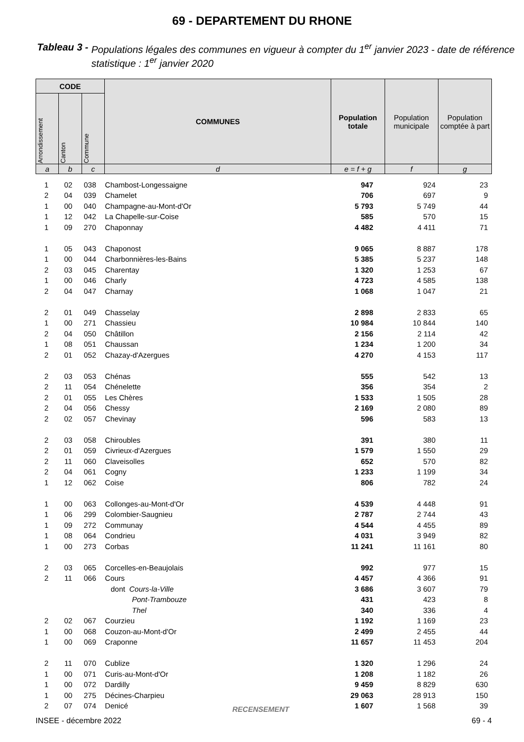69 - DEPARTEMENT DU RHONE
Tableau 3 - Populations légales des communes en vigueur à compter du 1<sup>er</sup> janvier 2023 - date de référence statistique : 1<sup>er</sup> janvier 2020
| CODE | | | COMMUNES | Population totale | Population municipale | Population comptée à part |
| --- | --- | --- | --- | --- | --- | --- |
| Arrondissement | Canton | Commune | | | | |
| a | b | c | d | e = f + g | f | g |
| 1 | 02 | 038 | Chambost-Longessaigne | 947 | 924 | 23 | |
| 2 | 04 | 039 | Chamelet | 706 | 697 | 9 | |
| 1 | 00 | 040 | Champagne-au-Mont-d'Or | 5 793 | 5 749 | 44 | |
| 1 | 12 | 042 | La Chapelle-sur-Coise | 585 | 570 | 15 | |
| 1 | 09 | 270 | Chaponnay | 4 482 | 4 411 | 71 | |
| 1 | 05 | 043 | Chaponost | 9 065 | 8 887 | 178 | |
| 1 | 00 | 044 | Charbonnières-les-Bains | 5 385 | 5 237 | 148 | |
| 2 | 03 | 045 | Charentay | 1 320 | 1 253 | 67 | |
| 1 | 00 | 046 | Charly | 4 723 | 4 585 | 138 | |
| 2 | 04 | 047 | Charnay | 1 068 | 1 047 | 21 | |
| 2 | 01 | 049 | Chasselay | 2 898 | 2 833 | 65 | |
| 1 | 00 | 271 | Chassieu | 10 984 | 10 844 | 140 | |
| 2 | 04 | 050 | Châtillon | 2 156 | 2 114 | 42 | |
| 1 | 08 | 051 | Chaussan | 1 234 | 1 200 | 34 | |
| 2 | 01 | 052 | Chazay-d'Azergues | 4 270 | 4 153 | 117 | |
| 2 | 03 | 053 | Chénas | 555 | 542 | 13 | |
| 2 | 11 | 054 | Chénelette | 356 | 354 | 2 | |
| 2 | 01 | 055 | Les Chères | 1 533 | 1 505 | 28 | |
| 2 | 04 | 056 | Chessy | 2 169 | 2 080 | 89 | |
| 2 | 02 | 057 | Chevinay | 596 | 583 | 13 | |
| 2 | 03 | 058 | Chiroubles | 391 | 380 | 11 | |
| 2 | 01 | 059 | Civrieux-d'Azergues | 1 579 | 1 550 | 29 | |
| 2 | 11 | 060 | Claveisolles | 652 | 570 | 82 | |
| 2 | 04 | 061 | Cogny | 1 233 | 1 199 | 34 | |
| 1 | 12 | 062 | Coise | 806 | 782 | 24 | |
| 1 | 00 | 063 | Collonges-au-Mont-d'Or | 4 539 | 4 448 | 91 | |
| 1 | 06 | 299 | Colombier-Saugnieu | 2 787 | 2 744 | 43 | |
| 1 | 09 | 272 | Communay | 4 544 | 4 455 | 89 | |
| 1 | 08 | 064 | Condrieu | 4 031 | 3 949 | 82 | |
| 1 | 00 | 273 | Corbas | 11 241 | 11 161 | 80 | |
| 2 | 03 | 065 | Corcelles-en-Beaujolais | 992 | 977 | 15 | |
| 2 | 11 | 066 | Cours | 4 457 | 4 366 | 91 | |
| | | | dont Cours-la-Ville | 3 686 | 3 607 | 79 | |
| | | | Pont-Trambouze | 431 | 423 | 8 | |
| | | | Thel | 340 | 336 | 4 | |
| 2 | 02 | 067 | Courzieu | 1 192 | 1 169 | 23 | |
| 1 | 00 | 068 | Couzon-au-Mont-d'Or | 2 499 | 2 455 | 44 | |
| 1 | 00 | 069 | Craponne | 11 657 | 11 453 | 204 | |
| 2 | 11 | 070 | Cublize | 1 320 | 1 296 | 24 | |
| 1 | 00 | 071 | Curis-au-Mont-d'Or | 1 208 | 1 182 | 26 | |
| 1 | 00 | 072 | Dardilly | 9 459 | 8 829 | 630 | |
| 1 | 00 | 275 | Décines-Charpieu | 29 063 | 28 913 | 150 | |
| 2 | 07 | 074 | Denicé | 1 607 | 1 568 | 39 | |
RECENSEMENT
INSEE - décembre 2022 69 - 4